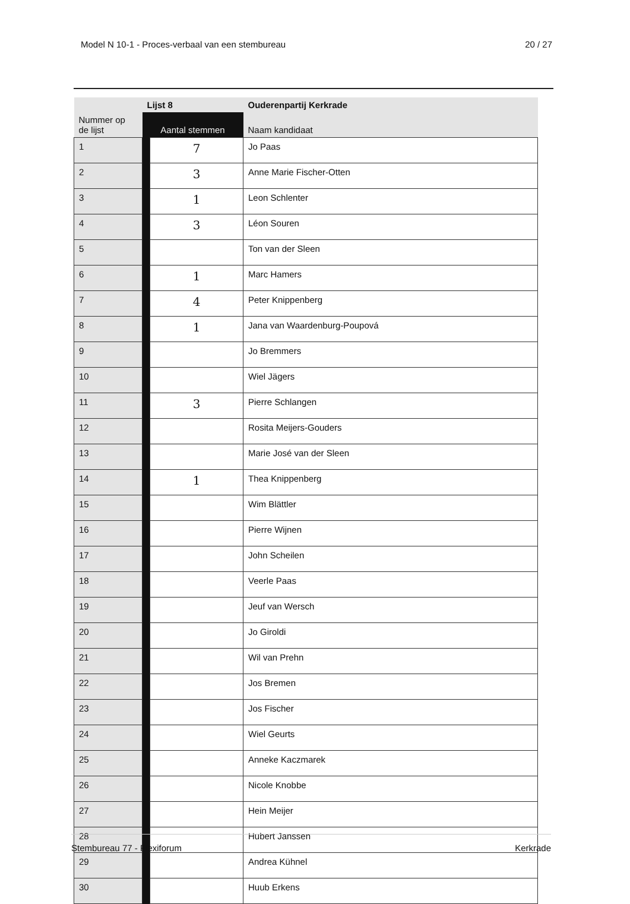Model N 10-1 - Proces-verbaal van een stembureau 20 / 27
| | Lijst 8 | | Ouderenpartij Kerkrade |
| --- | --- | --- | --- |
| Nummer op de lijst | Aantal stemmen | | Naam kandidaat |
| 1 | | 7 | Jo Paas |
| 2 | | 3 | Anne Marie Fischer-Otten |
| 3 | | 1 | Leon Schlenter |
| 4 | | 3 | Léon Souren |
| 5 | | | Ton van der Sleen |
| 6 | | 1 | Marc Hamers |
| 7 | | 4 | Peter Knippenberg |
| 8 | | 1 | Jana van Waardenburg-Poupová |
| 9 | | | Jo Bremmers |
| 10 | | | Wiel Jägers |
| 11 | | 3 | Pierre Schlangen |
| 12 | | | Rosita Meijers-Gouders |
| 13 | | | Marie José van der Sleen |
| 14 | | 1 | Thea Knippenberg |
| 15 | | | Wim Blättler |
| 16 | | | Pierre Wijnen |
| 17 | | | John Scheilen |
| 18 | | | Veerle Paas |
| 19 | | | Jeuf van Wersch |
| 20 | | | Jo Giroldi |
| 21 | | | Wil van Prehn |
| 22 | | | Jos Bremen |
| 23 | | | Jos Fischer |
| 24 | | | Wiel Geurts |
| 25 | | | Anneke Kaczmarek |
| 26 | | | Nicole Knobbe |
| 27 | | | Hein Meijer |
| 28 | | | Hubert Janssen |
| 29 | | | Andrea Kühnel |
| 30 | | | Huub Erkens |
Stembureau 77 - Flexiforum Kerkrade